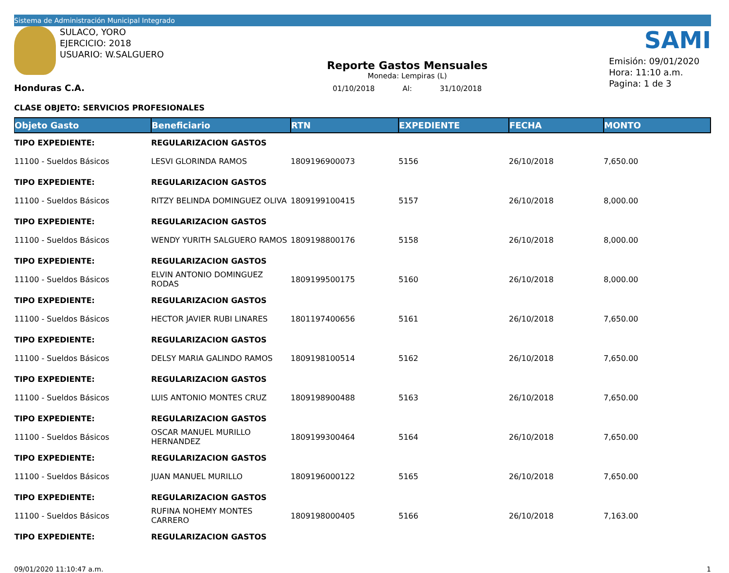Sistema de Administración Municipal Integrado
SULACO, YORO
EJERCICIO: 2018
USUARIO: W.SALGUERO
Honduras C.A.
Reporte Gastos Mensuales
Moneda: Lempiras (L)
01/10/2018 Al: 31/10/2018
SAMI
Emisión: 09/01/2020
Hora: 11:10 a.m.
Pagina: 1 de 3
CLASE OBJETO: SERVICIOS PROFESIONALES
| Objeto Gasto | Beneficiario | RTN | EXPEDIENTE | FECHA | MONTO |
| --- | --- | --- | --- | --- | --- |
| TIPO EXPEDIENTE: | REGULARIZACION GASTOS | | | | |
| 11100 - Sueldos Básicos | LESVI GLORINDA RAMOS | 1809196900073 | 5156 | 26/10/2018 | 7,650.00 |
| TIPO EXPEDIENTE: | REGULARIZACION GASTOS | | | | |
| 11100 - Sueldos Básicos | RITZY BELINDA DOMINGUEZ OLIVA | 1809199100415 | 5157 | 26/10/2018 | 8,000.00 |
| TIPO EXPEDIENTE: | REGULARIZACION GASTOS | | | | |
| 11100 - Sueldos Básicos | WENDY YURITH SALGUERO RAMOS | 1809198800176 | 5158 | 26/10/2018 | 8,000.00 |
| TIPO EXPEDIENTE: | REGULARIZACION GASTOS | | | | |
| 11100 - Sueldos Básicos | ELVIN ANTONIO DOMINGUEZ RODAS | 1809199500175 | 5160 | 26/10/2018 | 8,000.00 |
| TIPO EXPEDIENTE: | REGULARIZACION GASTOS | | | | |
| 11100 - Sueldos Básicos | HECTOR JAVIER RUBI LINARES | 1801197400656 | 5161 | 26/10/2018 | 7,650.00 |
| TIPO EXPEDIENTE: | REGULARIZACION GASTOS | | | | |
| 11100 - Sueldos Básicos | DELSY MARIA GALINDO RAMOS | 1809198100514 | 5162 | 26/10/2018 | 7,650.00 |
| TIPO EXPEDIENTE: | REGULARIZACION GASTOS | | | | |
| 11100 - Sueldos Básicos | LUIS ANTONIO MONTES CRUZ | 1809198900488 | 5163 | 26/10/2018 | 7,650.00 |
| TIPO EXPEDIENTE: | REGULARIZACION GASTOS | | | | |
| 11100 - Sueldos Básicos | OSCAR MANUEL MURILLO HERNANDEZ | 1809199300464 | 5164 | 26/10/2018 | 7,650.00 |
| TIPO EXPEDIENTE: | REGULARIZACION GASTOS | | | | |
| 11100 - Sueldos Básicos | JUAN MANUEL MURILLO | 1809196000122 | 5165 | 26/10/2018 | 7,650.00 |
| TIPO EXPEDIENTE: | REGULARIZACION GASTOS | | | | |
| 11100 - Sueldos Básicos | RUFINA NOHEMY MONTES CARRERO | 1809198000405 | 5166 | 26/10/2018 | 7,163.00 |
| TIPO EXPEDIENTE: | REGULARIZACION GASTOS | | | | |
09/01/2020 11:10:47 a.m. 1